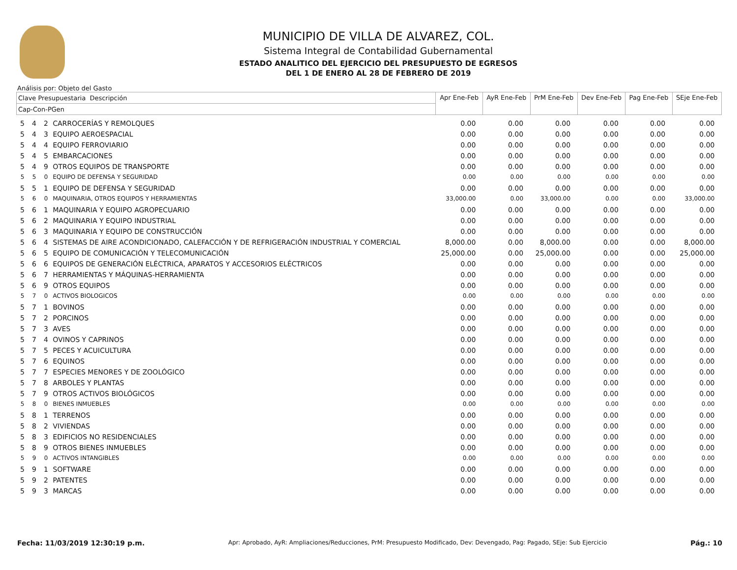MUNICIPIO DE VILLA DE ALVAREZ, COL.
Sistema Integral de Contabilidad Gubernamental
ESTADO ANALITICO DEL EJERCICIO DEL PRESUPUESTO DE EGRESOS
DEL 1 DE ENERO AL 28 DE FEBRERO DE 2019
Análisis por: Objeto del Gasto
| Clave Presupuestaria Descripción | | | | Apr Ene-Feb | AyR Ene-Feb | PrM Ene-Feb | Dev Ene-Feb | Pag Ene-Feb | SEje Ene-Feb |
| --- | --- | --- | --- | --- | --- | --- | --- | --- | --- |
| Cap-Con-PGen | | | | | | | | | |
| 5 | 4 | 2 | CARROCERÍAS Y REMOLQUES | 0.00 | 0.00 | 0.00 | 0.00 | 0.00 | 0.00 |
| 5 | 4 | 3 | EQUIPO AEROESPACIAL | 0.00 | 0.00 | 0.00 | 0.00 | 0.00 | 0.00 |
| 5 | 4 | 4 | EQUIPO FERROVIARIO | 0.00 | 0.00 | 0.00 | 0.00 | 0.00 | 0.00 |
| 5 | 4 | 5 | EMBARCACIONES | 0.00 | 0.00 | 0.00 | 0.00 | 0.00 | 0.00 |
| 5 | 4 | 9 | OTROS EQUIPOS DE TRANSPORTE | 0.00 | 0.00 | 0.00 | 0.00 | 0.00 | 0.00 |
| 5 | 5 | 0 | EQUIPO DE DEFENSA Y SEGURIDAD | 0.00 | 0.00 | 0.00 | 0.00 | 0.00 | 0.00 |
| 5 | 5 | 1 | EQUIPO DE DEFENSA Y SEGURIDAD | 0.00 | 0.00 | 0.00 | 0.00 | 0.00 | 0.00 |
| 5 | 6 | 0 | MAQUINARIA, OTROS EQUIPOS Y HERRAMIENTAS | 33,000.00 | 0.00 | 33,000.00 | 0.00 | 0.00 | 33,000.00 |
| 5 | 6 | 1 | MAQUINARIA Y EQUIPO AGROPECUARIO | 0.00 | 0.00 | 0.00 | 0.00 | 0.00 | 0.00 |
| 5 | 6 | 2 | MAQUINARIA Y EQUIPO INDUSTRIAL | 0.00 | 0.00 | 0.00 | 0.00 | 0.00 | 0.00 |
| 5 | 6 | 3 | MAQUINARIA Y EQUIPO DE CONSTRUCCIÓN | 0.00 | 0.00 | 0.00 | 0.00 | 0.00 | 0.00 |
| 5 | 6 | 4 | SISTEMAS DE AIRE ACONDICIONADO, CALEFACCIÓN Y DE REFRIGERACIÓN INDUSTRIAL Y COMERCIAL | 8,000.00 | 0.00 | 8,000.00 | 0.00 | 0.00 | 8,000.00 |
| 5 | 6 | 5 | EQUIPO DE COMUNICACIÓN Y TELECOMUNICACIÓN | 25,000.00 | 0.00 | 25,000.00 | 0.00 | 0.00 | 25,000.00 |
| 5 | 6 | 6 | EQUIPOS DE GENERACIÓN ELÉCTRICA, APARATOS Y ACCESORIOS ELÉCTRICOS | 0.00 | 0.00 | 0.00 | 0.00 | 0.00 | 0.00 |
| 5 | 6 | 7 | HERRAMIENTAS Y MÁQUINAS-HERRAMIENTA | 0.00 | 0.00 | 0.00 | 0.00 | 0.00 | 0.00 |
| 5 | 6 | 9 | OTROS EQUIPOS | 0.00 | 0.00 | 0.00 | 0.00 | 0.00 | 0.00 |
| 5 | 7 | 0 | ACTIVOS BIOLOGICOS | 0.00 | 0.00 | 0.00 | 0.00 | 0.00 | 0.00 |
| 5 | 7 | 1 | BOVINOS | 0.00 | 0.00 | 0.00 | 0.00 | 0.00 | 0.00 |
| 5 | 7 | 2 | PORCINOS | 0.00 | 0.00 | 0.00 | 0.00 | 0.00 | 0.00 |
| 5 | 7 | 3 | AVES | 0.00 | 0.00 | 0.00 | 0.00 | 0.00 | 0.00 |
| 5 | 7 | 4 | OVINOS Y CAPRINOS | 0.00 | 0.00 | 0.00 | 0.00 | 0.00 | 0.00 |
| 5 | 7 | 5 | PECES Y ACUICULTURA | 0.00 | 0.00 | 0.00 | 0.00 | 0.00 | 0.00 |
| 5 | 7 | 6 | EQUINOS | 0.00 | 0.00 | 0.00 | 0.00 | 0.00 | 0.00 |
| 5 | 7 | 7 | ESPECIES MENORES Y DE ZOOLÓGICO | 0.00 | 0.00 | 0.00 | 0.00 | 0.00 | 0.00 |
| 5 | 7 | 8 | ARBOLES Y PLANTAS | 0.00 | 0.00 | 0.00 | 0.00 | 0.00 | 0.00 |
| 5 | 7 | 9 | OTROS ACTIVOS BIOLÓGICOS | 0.00 | 0.00 | 0.00 | 0.00 | 0.00 | 0.00 |
| 5 | 8 | 0 | BIENES INMUEBLES | 0.00 | 0.00 | 0.00 | 0.00 | 0.00 | 0.00 |
| 5 | 8 | 1 | TERRENOS | 0.00 | 0.00 | 0.00 | 0.00 | 0.00 | 0.00 |
| 5 | 8 | 2 | VIVIENDAS | 0.00 | 0.00 | 0.00 | 0.00 | 0.00 | 0.00 |
| 5 | 8 | 3 | EDIFICIOS NO RESIDENCIALES | 0.00 | 0.00 | 0.00 | 0.00 | 0.00 | 0.00 |
| 5 | 8 | 9 | OTROS BIENES INMUEBLES | 0.00 | 0.00 | 0.00 | 0.00 | 0.00 | 0.00 |
| 5 | 9 | 0 | ACTIVOS INTANGIBLES | 0.00 | 0.00 | 0.00 | 0.00 | 0.00 | 0.00 |
| 5 | 9 | 1 | SOFTWARE | 0.00 | 0.00 | 0.00 | 0.00 | 0.00 | 0.00 |
| 5 | 9 | 2 | PATENTES | 0.00 | 0.00 | 0.00 | 0.00 | 0.00 | 0.00 |
| 5 | 9 | 3 | MARCAS | 0.00 | 0.00 | 0.00 | 0.00 | 0.00 | 0.00 |
Fecha: 11/03/2019 12:30:19 p.m. Apr: Aprobado, AyR: Ampliaciones/Reducciones, PrM: Presupuesto Modificado, Dev: Devengado, Pag: Pagado, SEje: Sub Ejercicio Pág.: 10